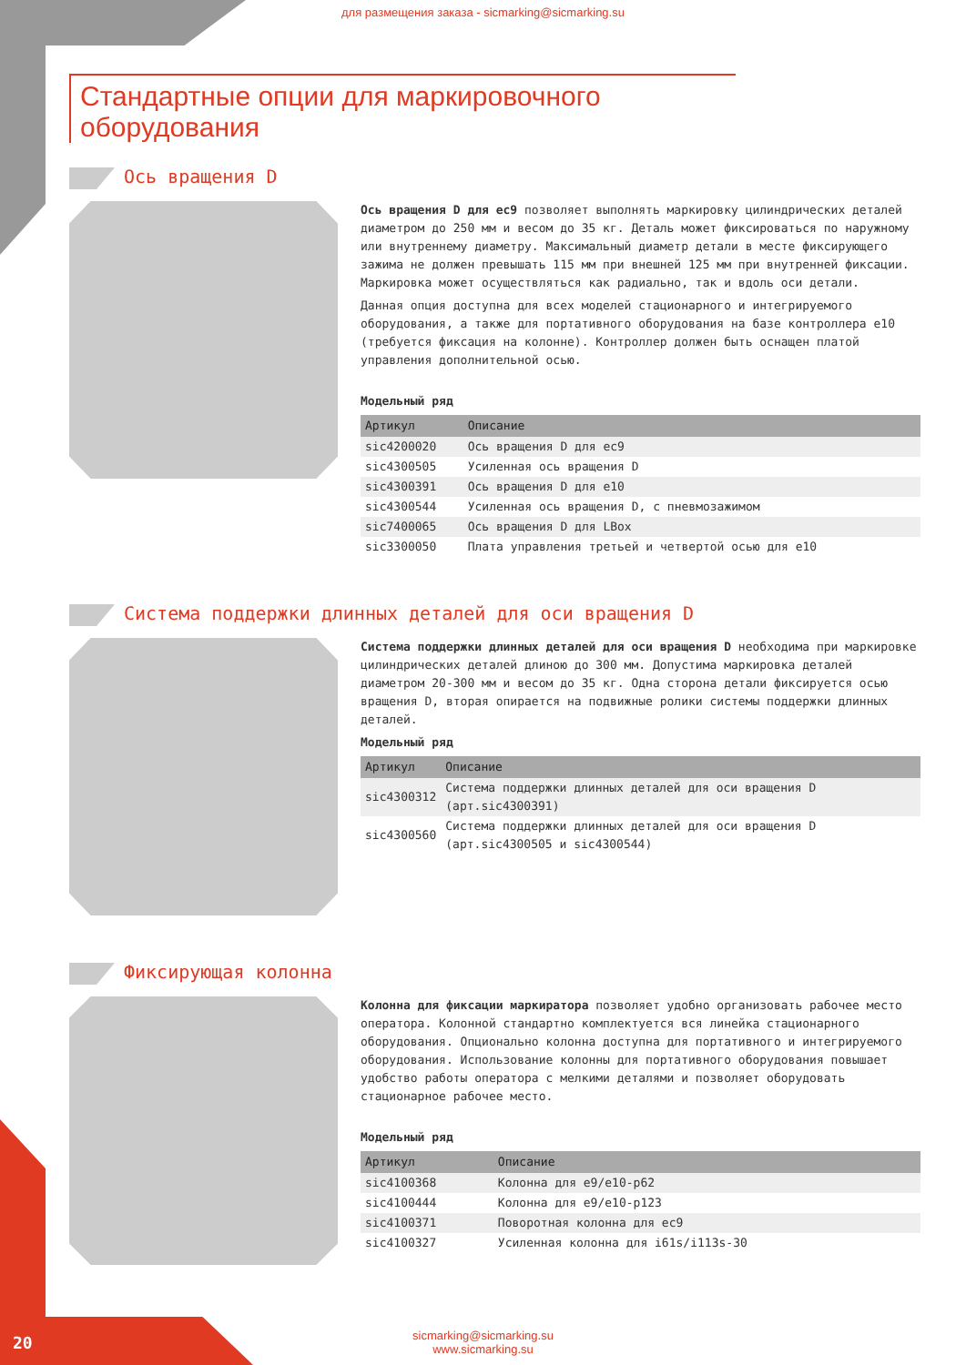для размещения заказа - sicmarking@sicmarking.su
Стандартные опции для маркировочного оборудования
Ось вращения D
Ось вращения D для ec9 позволяет выполнять маркировку цилиндрических деталей диаметром до 250 мм и весом до 35 кг. Деталь может фиксироваться по наружному или внутреннему диаметру. Максимальный диаметр детали в месте фиксирующего зажима не должен превышать 115 мм при внешней 125 мм при внутренней фиксации. Маркировка может осуществляться как радиально, так и вдоль оси детали.
Данная опция доступна для всех моделей стационарного и интегрируемого оборудования, а также для портативного оборудования на базе контроллера e10 (требуется фиксация на колонне). Контроллер должен быть оснащен платой управления дополнительной осью.
Модельный ряд
| Артикул | Описание |
| --- | --- |
| sic4200020 | Ось вращения D для ec9 |
| sic4300505 | Усиленная ось вращения D |
| sic4300391 | Ось вращения D для e10 |
| sic4300544 | Усиленная ось вращения D, с пневмозажимом |
| sic7400065 | Ось вращения D для LBox |
| sic3300050 | Плата управления третьей и четвертой осью для e10 |
Система поддержки длинных деталей для оси вращения D
Система поддержки длинных деталей для оси вращения D необходима при маркировке цилиндрических деталей длиною до 300 мм. Допустима маркировка деталей диаметром 20-300 мм и весом до 35 кг. Одна сторона детали фиксируется осью вращения D, вторая опирается на подвижные ролики системы поддержки длинных деталей.
Модельный ряд
| Артикул | Описание |
| --- | --- |
| sic4300312 | Система поддержки длинных деталей для оси вращения D (арт.sic4300391) |
| sic4300560 | Система поддержки длинных деталей для оси вращения D (арт.sic4300505 и sic4300544) |
Фиксирующая колонна
Колонна для фиксации маркиратора позволяет удобно организовать рабочее место оператора. Колонной стандартно комплектуется вся линейка стационарного оборудования. Опционально колонна доступна для портативного и интегрируемого оборудования. Использование колонны для портативного оборудования повышает удобство работы оператора с мелкими деталями и позволяет оборудовать стационарное рабочее место.
Модельный ряд
| Артикул | Описание |
| --- | --- |
| sic4100368 | Колонна для e9/e10-p62 |
| sic4100444 | Колонна для e9/e10-p123 |
| sic4100371 | Поворотная колонна для ec9 |
| sic4100327 | Усиленная колонна для i61s/i113s-30 |
20
sicmarking@sicmarking.su
www.sicmarking.su